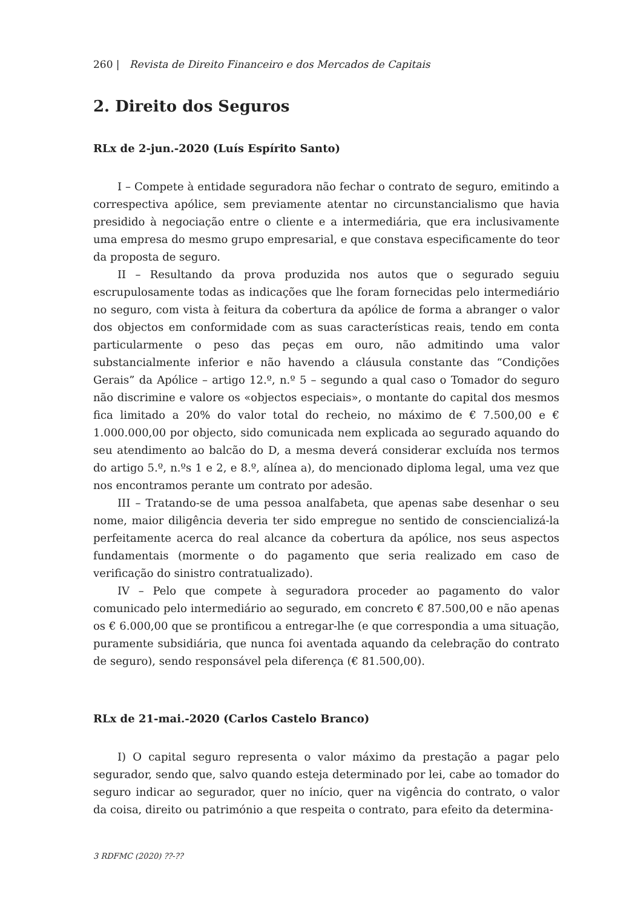260 | Revista de Direito Financeiro e dos Mercados de Capitais
2. Direito dos Seguros
RLx de 2-jun.-2020 (Luís Espírito Santo)
I – Compete à entidade seguradora não fechar o contrato de seguro, emitindo a correspectiva apólice, sem previamente atentar no circunstancialismo que havia presidido à negociação entre o cliente e a intermediária, que era inclusivamente uma empresa do mesmo grupo empresarial, e que constava especificamente do teor da proposta de seguro.
II – Resultando da prova produzida nos autos que o segurado seguiu escrupulosamente todas as indicações que lhe foram fornecidas pelo intermediário no seguro, com vista à feitura da cobertura da apólice de forma a abranger o valor dos objectos em conformidade com as suas características reais, tendo em conta particularmente o peso das peças em ouro, não admitindo uma valor substancialmente inferior e não havendo a cláusula constante das “Condições Gerais” da Apólice – artigo 12.º, n.º 5 – segundo a qual caso o Tomador do seguro não discrimine e valore os «objectos especiais», o montante do capital dos mesmos fica limitado a 20% do valor total do recheio, no máximo de € 7.500,00 e € 1.000.000,00 por objecto, sido comunicada nem explicada ao segurado aquando do seu atendimento ao balcão do D, a mesma deverá considerar excluída nos termos do artigo 5.º, n.ºs 1 e 2, e 8.º, alínea a), do mencionado diploma legal, uma vez que nos encontramos perante um contrato por adesão.
III – Tratando-se de uma pessoa analfabeta, que apenas sabe desenhar o seu nome, maior diligência deveria ter sido empregue no sentido de consciencializá-la perfeitamente acerca do real alcance da cobertura da apólice, nos seus aspectos fundamentais (mormente o do pagamento que seria realizado em caso de verificação do sinistro contratualizado).
IV – Pelo que compete à seguradora proceder ao pagamento do valor comunicado pelo intermediário ao segurado, em concreto € 87.500,00 e não apenas os € 6.000,00 que se prontificou a entregar-lhe (e que correspondia a uma situação, puramente subsidiária, que nunca foi aventada aquando da celebração do contrato de seguro), sendo responsável pela diferença (€ 81.500,00).
RLx de 21-mai.-2020 (Carlos Castelo Branco)
I) O capital seguro representa o valor máximo da prestação a pagar pelo segurador, sendo que, salvo quando esteja determinado por lei, cabe ao tomador do seguro indicar ao segurador, quer no início, quer na vigência do contrato, o valor da coisa, direito ou património a que respeita o contrato, para efeito da determina-
3 RDFMC (2020) ??-??